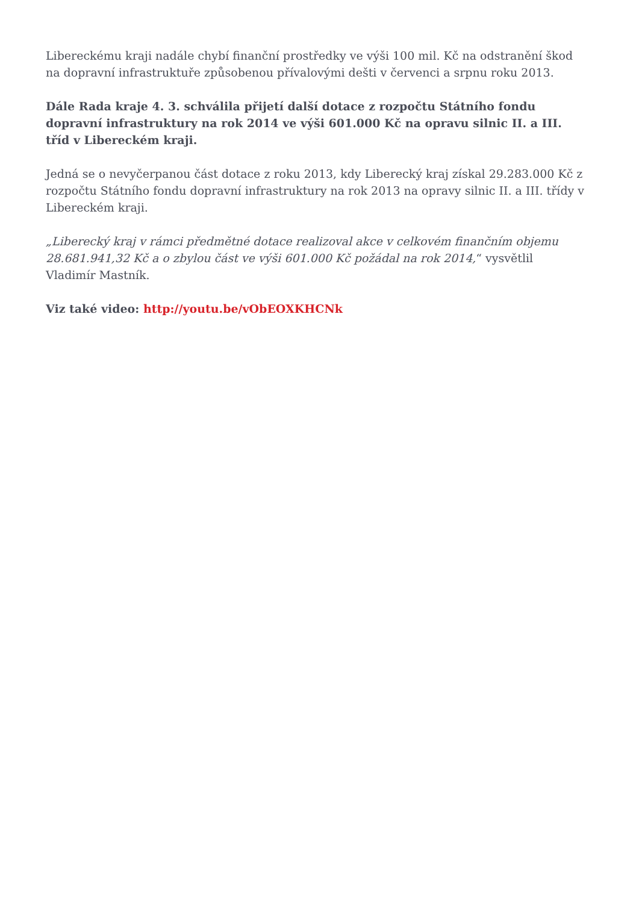Libereckému kraji nadále chybí finanční prostředky ve výši 100 mil. Kč na odstranění škod na dopravní infrastruktuře způsobenou přívalovými dešti v červenci a srpnu roku 2013.
Dále Rada kraje 4. 3. schválila přijetí další dotace z rozpočtu Státního fondu dopravní infrastruktury na rok 2014 ve výši 601.000 Kč na opravu silnic II. a III. tříd v Libereckém kraji.
Jedná se o nevyčerpanou část dotace z roku 2013, kdy Liberecký kraj získal 29.283.000 Kč z rozpočtu Státního fondu dopravní infrastruktury na rok 2013 na opravy silnic II. a III. třídy v Libereckém kraji.
„Liberecký kraj v rámci předmětné dotace realizoval akce v celkovém finančním objemu 28.681.941,32 Kč a o zbylou část ve výši 601.000 Kč požádal na rok 2014,“ vysvětlil Vladimír Mastník.
Viz také video: http://youtu.be/vObEOXKHCNk